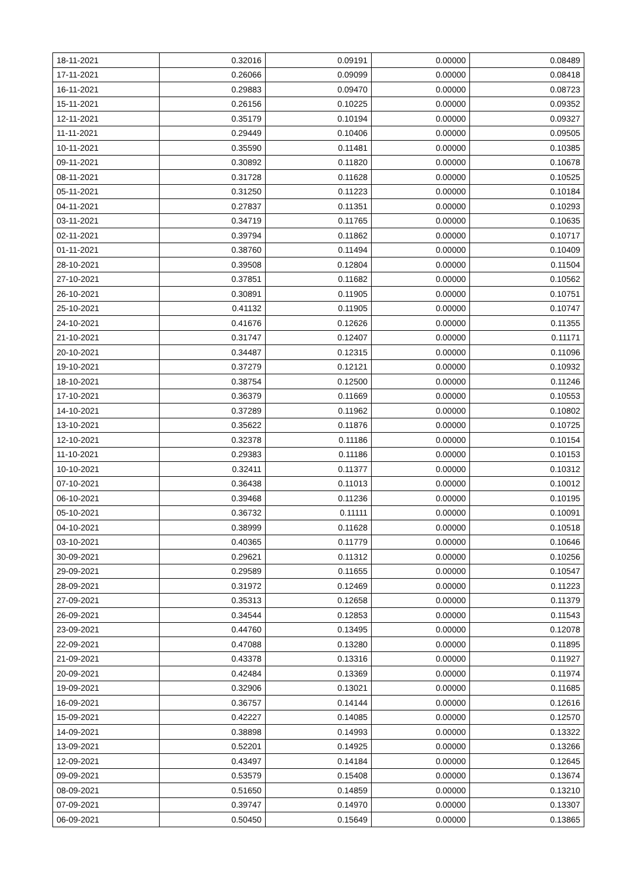| 18-11-2021 | 0.32016 | 0.09191 | 0.00000 | 0.08489 |
| 17-11-2021 | 0.26066 | 0.09099 | 0.00000 | 0.08418 |
| 16-11-2021 | 0.29883 | 0.09470 | 0.00000 | 0.08723 |
| 15-11-2021 | 0.26156 | 0.10225 | 0.00000 | 0.09352 |
| 12-11-2021 | 0.35179 | 0.10194 | 0.00000 | 0.09327 |
| 11-11-2021 | 0.29449 | 0.10406 | 0.00000 | 0.09505 |
| 10-11-2021 | 0.35590 | 0.11481 | 0.00000 | 0.10385 |
| 09-11-2021 | 0.30892 | 0.11820 | 0.00000 | 0.10678 |
| 08-11-2021 | 0.31728 | 0.11628 | 0.00000 | 0.10525 |
| 05-11-2021 | 0.31250 | 0.11223 | 0.00000 | 0.10184 |
| 04-11-2021 | 0.27837 | 0.11351 | 0.00000 | 0.10293 |
| 03-11-2021 | 0.34719 | 0.11765 | 0.00000 | 0.10635 |
| 02-11-2021 | 0.39794 | 0.11862 | 0.00000 | 0.10717 |
| 01-11-2021 | 0.38760 | 0.11494 | 0.00000 | 0.10409 |
| 28-10-2021 | 0.39508 | 0.12804 | 0.00000 | 0.11504 |
| 27-10-2021 | 0.37851 | 0.11682 | 0.00000 | 0.10562 |
| 26-10-2021 | 0.30891 | 0.11905 | 0.00000 | 0.10751 |
| 25-10-2021 | 0.41132 | 0.11905 | 0.00000 | 0.10747 |
| 24-10-2021 | 0.41676 | 0.12626 | 0.00000 | 0.11355 |
| 21-10-2021 | 0.31747 | 0.12407 | 0.00000 | 0.11171 |
| 20-10-2021 | 0.34487 | 0.12315 | 0.00000 | 0.11096 |
| 19-10-2021 | 0.37279 | 0.12121 | 0.00000 | 0.10932 |
| 18-10-2021 | 0.38754 | 0.12500 | 0.00000 | 0.11246 |
| 17-10-2021 | 0.36379 | 0.11669 | 0.00000 | 0.10553 |
| 14-10-2021 | 0.37289 | 0.11962 | 0.00000 | 0.10802 |
| 13-10-2021 | 0.35622 | 0.11876 | 0.00000 | 0.10725 |
| 12-10-2021 | 0.32378 | 0.11186 | 0.00000 | 0.10154 |
| 11-10-2021 | 0.29383 | 0.11186 | 0.00000 | 0.10153 |
| 10-10-2021 | 0.32411 | 0.11377 | 0.00000 | 0.10312 |
| 07-10-2021 | 0.36438 | 0.11013 | 0.00000 | 0.10012 |
| 06-10-2021 | 0.39468 | 0.11236 | 0.00000 | 0.10195 |
| 05-10-2021 | 0.36732 | 0.11111 | 0.00000 | 0.10091 |
| 04-10-2021 | 0.38999 | 0.11628 | 0.00000 | 0.10518 |
| 03-10-2021 | 0.40365 | 0.11779 | 0.00000 | 0.10646 |
| 30-09-2021 | 0.29621 | 0.11312 | 0.00000 | 0.10256 |
| 29-09-2021 | 0.29589 | 0.11655 | 0.00000 | 0.10547 |
| 28-09-2021 | 0.31972 | 0.12469 | 0.00000 | 0.11223 |
| 27-09-2021 | 0.35313 | 0.12658 | 0.00000 | 0.11379 |
| 26-09-2021 | 0.34544 | 0.12853 | 0.00000 | 0.11543 |
| 23-09-2021 | 0.44760 | 0.13495 | 0.00000 | 0.12078 |
| 22-09-2021 | 0.47088 | 0.13280 | 0.00000 | 0.11895 |
| 21-09-2021 | 0.43378 | 0.13316 | 0.00000 | 0.11927 |
| 20-09-2021 | 0.42484 | 0.13369 | 0.00000 | 0.11974 |
| 19-09-2021 | 0.32906 | 0.13021 | 0.00000 | 0.11685 |
| 16-09-2021 | 0.36757 | 0.14144 | 0.00000 | 0.12616 |
| 15-09-2021 | 0.42227 | 0.14085 | 0.00000 | 0.12570 |
| 14-09-2021 | 0.38898 | 0.14993 | 0.00000 | 0.13322 |
| 13-09-2021 | 0.52201 | 0.14925 | 0.00000 | 0.13266 |
| 12-09-2021 | 0.43497 | 0.14184 | 0.00000 | 0.12645 |
| 09-09-2021 | 0.53579 | 0.15408 | 0.00000 | 0.13674 |
| 08-09-2021 | 0.51650 | 0.14859 | 0.00000 | 0.13210 |
| 07-09-2021 | 0.39747 | 0.14970 | 0.00000 | 0.13307 |
| 06-09-2021 | 0.50450 | 0.15649 | 0.00000 | 0.13865 |